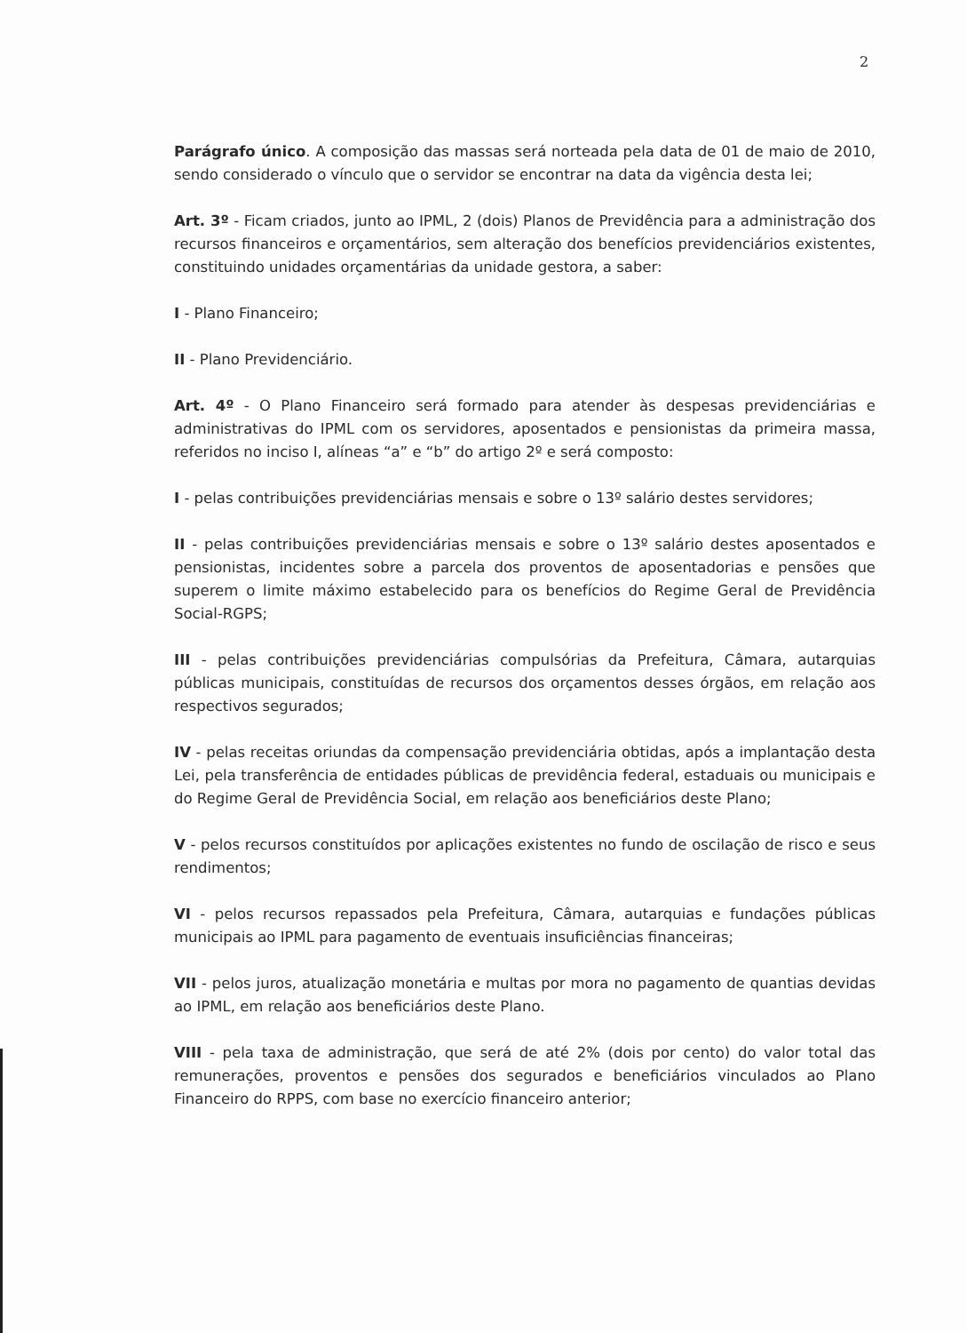2
Parágrafo único. A composição das massas será norteada pela data de 01 de maio de 2010, sendo considerado o vínculo que o servidor se encontrar na data da vigência desta lei;
Art. 3º - Ficam criados, junto ao IPML, 2 (dois) Planos de Previdência para a administração dos recursos financeiros e orçamentários, sem alteração dos benefícios previdenciários existentes, constituindo unidades orçamentárias da unidade gestora, a saber:
I - Plano Financeiro;
II - Plano Previdenciário.
Art. 4º - O Plano Financeiro será formado para atender às despesas previdenciárias e administrativas do IPML com os servidores, aposentados e pensionistas da primeira massa, referidos no inciso I, alíneas “a” e “b” do artigo 2º e será composto:
I - pelas contribuições previdenciárias mensais e sobre o 13º salário destes servidores;
II - pelas contribuições previdenciárias mensais e sobre o 13º salário destes aposentados e pensionistas, incidentes sobre a parcela dos proventos de aposentadorias e pensões que superem o limite máximo estabelecido para os benefícios do Regime Geral de Previdência Social-RGPS;
III - pelas contribuições previdenciárias compulsórias da Prefeitura, Câmara, autarquias públicas municipais, constituídas de recursos dos orçamentos desses órgãos, em relação aos respectivos segurados;
IV - pelas receitas oriundas da compensação previdenciária obtidas, após a implantação desta Lei, pela transferência de entidades públicas de previdência federal, estaduais ou municipais e do Regime Geral de Previdência Social, em relação aos beneficiários deste Plano;
V - pelos recursos constituídos por aplicações existentes no fundo de oscilação de risco e seus rendimentos;
VI - pelos recursos repassados pela Prefeitura, Câmara, autarquias e fundações públicas municipais ao IPML para pagamento de eventuais insuficiências financeiras;
VII - pelos juros, atualização monetária e multas por mora no pagamento de quantias devidas ao IPML, em relação aos beneficiários deste Plano.
VIII - pela taxa de administração, que será de até 2% (dois por cento) do valor total das remunerações, proventos e pensões dos segurados e beneficiários vinculados ao Plano Financeiro do RPPS, com base no exercício financeiro anterior;